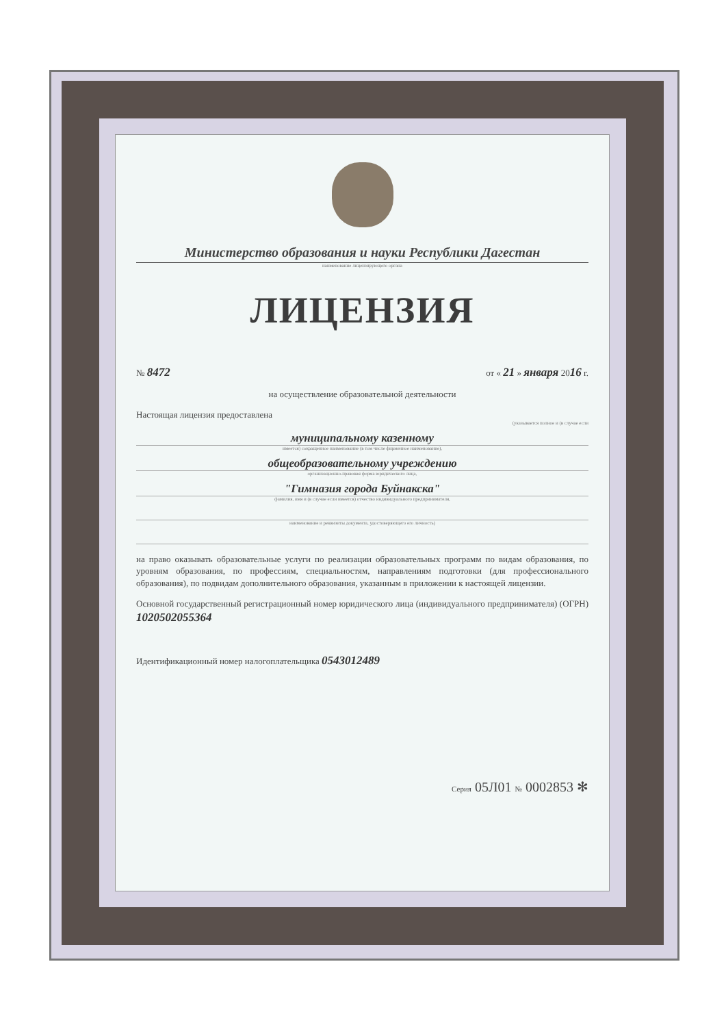Министерство образования и науки Республики Дагестан
наименование лицензирующего органа
ЛИЦЕНЗИЯ
№ 8472 от « 21 » января 2016 г.
на осуществление образовательной деятельности
Настоящая лицензия предоставлена
(указывается полное и (в случае если
муниципальному казенному
имеется) сокращенное наименование (в том числе фирменное наименование),
общеобразовательному учреждению
организационно-правовая форма юридического лица,
"Гимназия города Буйнакска"
фамилия, имя и (в случае если имеется) отчество индивидуального предпринимателя,
наименование и реквизиты документа, удостоверяющего его личность)
на право оказывать образовательные услуги по реализации образовательных программ по видам образования, по уровням образования, по профессиям, специальностям, направлениям подготовки (для профессионального образования), по подвидам дополнительного образования, указанным в приложении к настоящей лицензии.
Основной государственный регистрационный номер юридического лица (индивидуального предпринимателя) (ОГРН) 1020502055364
Идентификационный номер налогоплательщика 0543012489
Серия 05Л01 № 0002853 ✻